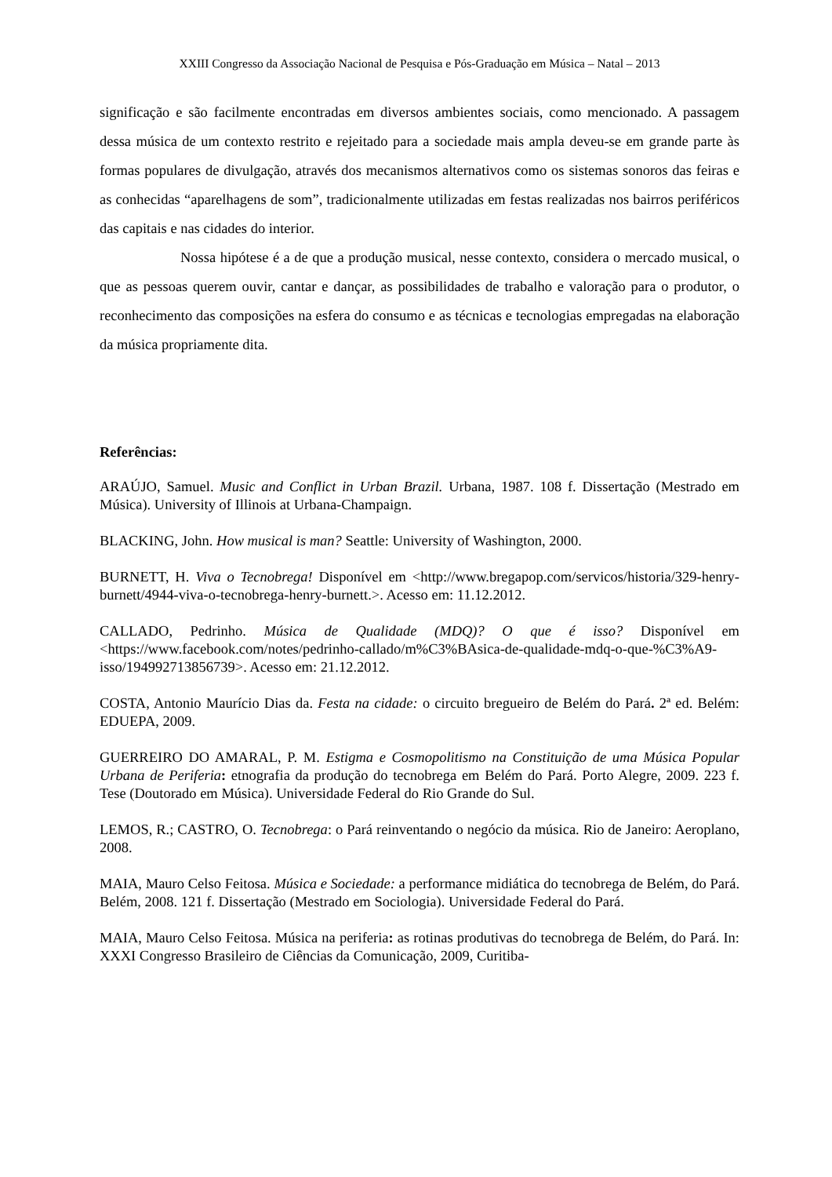XXIII Congresso da Associação Nacional de Pesquisa e Pós-Graduação em Música – Natal – 2013
significação e são facilmente encontradas em diversos ambientes sociais, como mencionado. A passagem dessa música de um contexto restrito e rejeitado para a sociedade mais ampla deveu-se em grande parte às formas populares de divulgação, através dos mecanismos alternativos como os sistemas sonoros das feiras e as conhecidas “aparelhagens de som”, tradicionalmente utilizadas em festas realizadas nos bairros periféricos das capitais e nas cidades do interior.
Nossa hipótese é a de que a produção musical, nesse contexto, considera o mercado musical, o que as pessoas querem ouvir, cantar e dançar, as possibilidades de trabalho e valoração para o produtor, o reconhecimento das composições na esfera do consumo e as técnicas e tecnologias empregadas na elaboração da música propriamente dita.
Referências:
ARAÚJO, Samuel. Music and Conflict in Urban Brazil. Urbana, 1987. 108 f. Dissertação (Mestrado em Música). University of Illinois at Urbana-Champaign.
BLACKING, John. How musical is man? Seattle: University of Washington, 2000.
BURNETT, H. Viva o Tecnobrega! Disponível em <http://www.bregapop.com/servicos/historia/329-henry-burnett/4944-viva-o-tecnobrega-henry-burnett.>. Acesso em: 11.12.2012.
CALLADO, Pedrinho. Música de Qualidade (MDQ)? O que é isso? Disponível em <https://www.facebook.com/notes/pedrinho-callado/m%C3%BAsica-de-qualidade-mdq-o-que-%C3%A9-isso/194992713856739>. Acesso em: 21.12.2012.
COSTA, Antonio Maurício Dias da. Festa na cidade: o circuito bregueiro de Belém do Pará. 2ª ed. Belém: EDUEPA, 2009.
GUERREIRO DO AMARAL, P. M. Estigma e Cosmopolitismo na Constituição de uma Música Popular Urbana de Periferia: etnografia da produção do tecnobrega em Belém do Pará. Porto Alegre, 2009. 223 f. Tese (Doutorado em Música). Universidade Federal do Rio Grande do Sul.
LEMOS, R.; CASTRO, O. Tecnobrega: o Pará reinventando o negócio da música. Rio de Janeiro: Aeroplano, 2008.
MAIA, Mauro Celso Feitosa. Música e Sociedade: a performance midiática do tecnobrega de Belém, do Pará. Belém, 2008. 121 f. Dissertação (Mestrado em Sociologia). Universidade Federal do Pará.
MAIA, Mauro Celso Feitosa. Música na periferia: as rotinas produtivas do tecnobrega de Belém, do Pará. In: XXXI Congresso Brasileiro de Ciências da Comunicação, 2009, Curitiba-